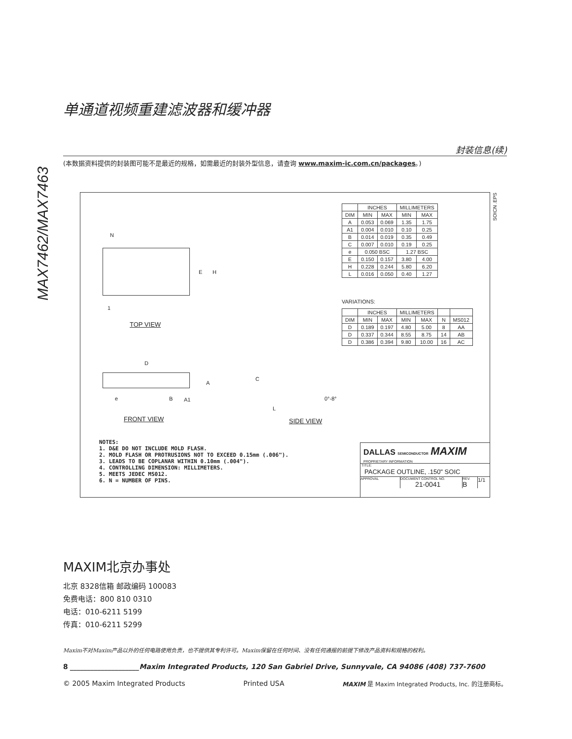MAX7462/MAX7463
单通道视频重建滤波器和缓冲器
封装信息(续)
(本数据资料提供的封装图可能不是最近的规格，如需最近的封装外型信息，请查询 www.maxim-ic.com.cn/packages。)
N
E H
1
TOP VIEW
D
A
e B A1
C
L
0°-8°
FRONT VIEW SIDE VIEW
SOICN .EPS
| | INCHES | | MILLIMETERS | |
| --- | --- | --- | --- | --- |
| DIM | MIN | MAX | MIN | MAX |
| A | 0.053 | 0.069 | 1.35 | 1.75 |
| A1 | 0.004 | 0.010 | 0.10 | 0.25 |
| B | 0.014 | 0.019 | 0.35 | 0.49 |
| C | 0.007 | 0.010 | 0.19 | 0.25 |
| e | 0.050 BSC | | 1.27 BSC | |
| E | 0.150 | 0.157 | 3.80 | 4.00 |
| H | 0.228 | 0.244 | 5.80 | 6.20 |
| L | 0.016 | 0.050 | 0.40 | 1.27 |
VARIATIONS:
| | INCHES | | MILLIMETERS | | | |
| --- | --- | --- | --- | --- | --- | --- |
| DIM | MIN | MAX | MIN | MAX | N | MS012 |
| D | 0.189 | 0.197 | 4.80 | 5.00 | 8 | AA |
| D | 0.337 | 0.344 | 8.55 | 8.75 | 14 | AB |
| D | 0.386 | 0.394 | 9.80 | 10.00 | 16 | AC |
NOTES:
1. D&E DO NOT INCLUDE MOLD FLASH.
2. MOLD FLASH OR PROTRUSIONS NOT TO EXCEED 0.15mm (.006").
3. LEADS TO BE COPLANAR WITHIN 0.10mm (.004").
4. CONTROLLING DIMENSION: MILLIMETERS.
5. MEETS JEDEC MS012.
6. N = NUMBER OF PINS.
DALLAS SEMICONDUCTOR MAXIM
PROPRIETARY INFORMATION
TITLE:
PACKAGE OUTLINE, .150" SOIC
APPROVAL DOCUMENT CONTROL NO.
21-0041
REV.
B
1/1
MAXIM北京办事处
北京 8328信箱 邮政编码 100083
免费电话：800 810 0310
电话：010-6211 5199
传真：010-6211 5299
Maxim不对Maxim产品以外的任何电路使用负责，也不提供其专利许可。Maxim保留在任何时间、没有任何通报的前提下修改产品资料和规格的权利。
8 ____________________Maxim Integrated Products, 120 San Gabriel Drive, Sunnyvale, CA 94086 (408) 737-7600
© 2005 Maxim Integrated Products Printed USA MAXIM 是 Maxim Integrated Products, Inc. 的注册商标。